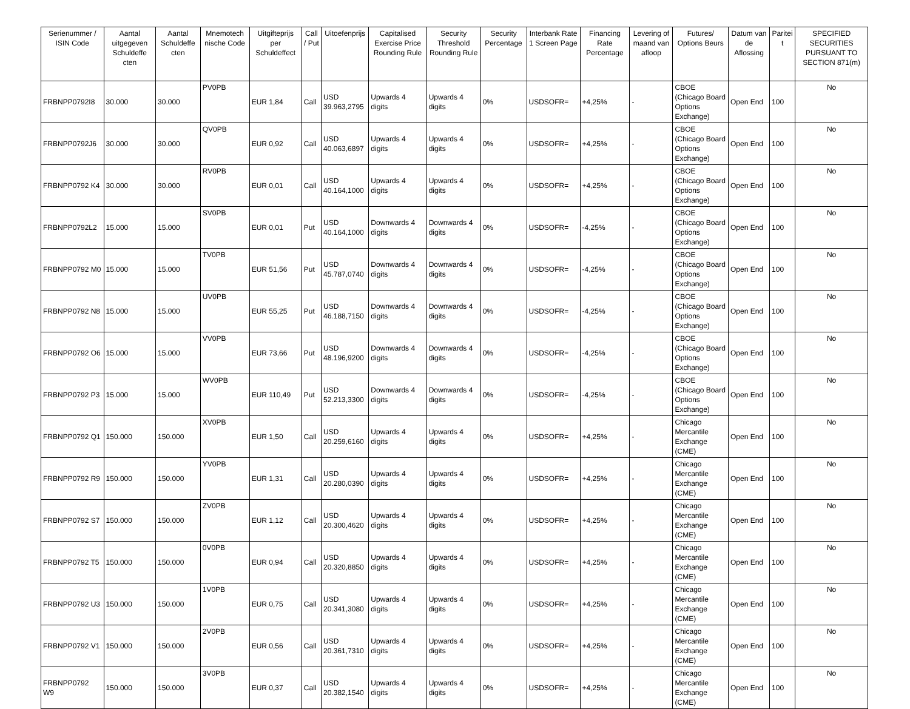| Serienummer / ISIN Code | Aantal uitgegeven Schuldeffe cten | Aantal Schuldeffe cten | Mnemotech nische Code | Uitgifteprijs per Schuldeffect | Call / Put | Uitoefenprijs | Capitalised Exercise Price Rounding Rule | Security Threshold Rounding Rule | Security Percentage | Interbank Rate 1 Screen Page | Financing Rate Percentage | Levering of maand van afloop | Futures/ Options Beurs | Datum van de Aflossing | Paritei t | SPECIFIED SECURITIES PURSUANT TO SECTION 871(m) |
| --- | --- | --- | --- | --- | --- | --- | --- | --- | --- | --- | --- | --- | --- | --- | --- | --- |
| FRBNPP0792I8 | 30.000 | 30.000 | PV0PB | EUR 1,84 | Call | USD 39.963,2795 | Upwards 4 digits | Upwards 4 digits | 0% | USDSOFR= | +4,25% | - | CBOE (Chicago Board Options Exchange) | Open End | 100 | No |
| FRBNPP0792J6 | 30.000 | 30.000 | QV0PB | EUR 0,92 | Call | USD 40.063,6897 | Upwards 4 digits | Upwards 4 digits | 0% | USDSOFR= | +4,25% | - | CBOE (Chicago Board Options Exchange) | Open End | 100 | No |
| FRBNPP0792 K4 | 30.000 | 30.000 | RV0PB | EUR 0,01 | Call | USD 40.164,1000 | Upwards 4 digits | Upwards 4 digits | 0% | USDSOFR= | +4,25% | - | CBOE (Chicago Board Options Exchange) | Open End | 100 | No |
| FRBNPP0792L2 | 15.000 | 15.000 | SV0PB | EUR 0,01 | Put | USD 40.164,1000 | Downwards 4 digits | Downwards 4 digits | 0% | USDSOFR= | -4,25% | - | CBOE (Chicago Board Options Exchange) | Open End | 100 | No |
| FRBNPP0792 M0 | 15.000 | 15.000 | TV0PB | EUR 51,56 | Put | USD 45.787,0740 | Downwards 4 digits | Downwards 4 digits | 0% | USDSOFR= | -4,25% | - | CBOE (Chicago Board Options Exchange) | Open End | 100 | No |
| FRBNPP0792 N8 | 15.000 | 15.000 | UV0PB | EUR 55,25 | Put | USD 46.188,7150 | Downwards 4 digits | Downwards 4 digits | 0% | USDSOFR= | -4,25% | - | CBOE (Chicago Board Options Exchange) | Open End | 100 | No |
| FRBNPP0792 O6 | 15.000 | 15.000 | VV0PB | EUR 73,66 | Put | USD 48.196,9200 | Downwards 4 digits | Downwards 4 digits | 0% | USDSOFR= | -4,25% | - | CBOE (Chicago Board Options Exchange) | Open End | 100 | No |
| FRBNPP0792 P3 | 15.000 | 15.000 | WV0PB | EUR 110,49 | Put | USD 52.213,3300 | Downwards 4 digits | Downwards 4 digits | 0% | USDSOFR= | -4,25% | - | CBOE (Chicago Board Options Exchange) | Open End | 100 | No |
| FRBNPP0792 Q1 | 150.000 | 150.000 | XV0PB | EUR 1,50 | Call | USD 20.259,6160 | Upwards 4 digits | Upwards 4 digits | 0% | USDSOFR= | +4,25% | - | Chicago Mercantile Exchange (CME) | Open End | 100 | No |
| FRBNPP0792 R9 | 150.000 | 150.000 | YV0PB | EUR 1,31 | Call | USD 20.280,0390 | Upwards 4 digits | Upwards 4 digits | 0% | USDSOFR= | +4,25% | - | Chicago Mercantile Exchange (CME) | Open End | 100 | No |
| FRBNPP0792 S7 | 150.000 | 150.000 | ZV0PB | EUR 1,12 | Call | USD 20.300,4620 | Upwards 4 digits | Upwards 4 digits | 0% | USDSOFR= | +4,25% | - | Chicago Mercantile Exchange (CME) | Open End | 100 | No |
| FRBNPP0792 T5 | 150.000 | 150.000 | 0V0PB | EUR 0,94 | Call | USD 20.320,8850 | Upwards 4 digits | Upwards 4 digits | 0% | USDSOFR= | +4,25% | - | Chicago Mercantile Exchange (CME) | Open End | 100 | No |
| FRBNPP0792 U3 | 150.000 | 150.000 | 1V0PB | EUR 0,75 | Call | USD 20.341,3080 | Upwards 4 digits | Upwards 4 digits | 0% | USDSOFR= | +4,25% | - | Chicago Mercantile Exchange (CME) | Open End | 100 | No |
| FRBNPP0792 V1 | 150.000 | 150.000 | 2V0PB | EUR 0,56 | Call | USD 20.361,7310 | Upwards 4 digits | Upwards 4 digits | 0% | USDSOFR= | +4,25% | - | Chicago Mercantile Exchange (CME) | Open End | 100 | No |
| FRBNPP0792 W9 | 150.000 | 150.000 | 3V0PB | EUR 0,37 | Call | USD 20.382,1540 | Upwards 4 digits | Upwards 4 digits | 0% | USDSOFR= | +4,25% | - | Chicago Mercantile Exchange (CME) | Open End | 100 | No |